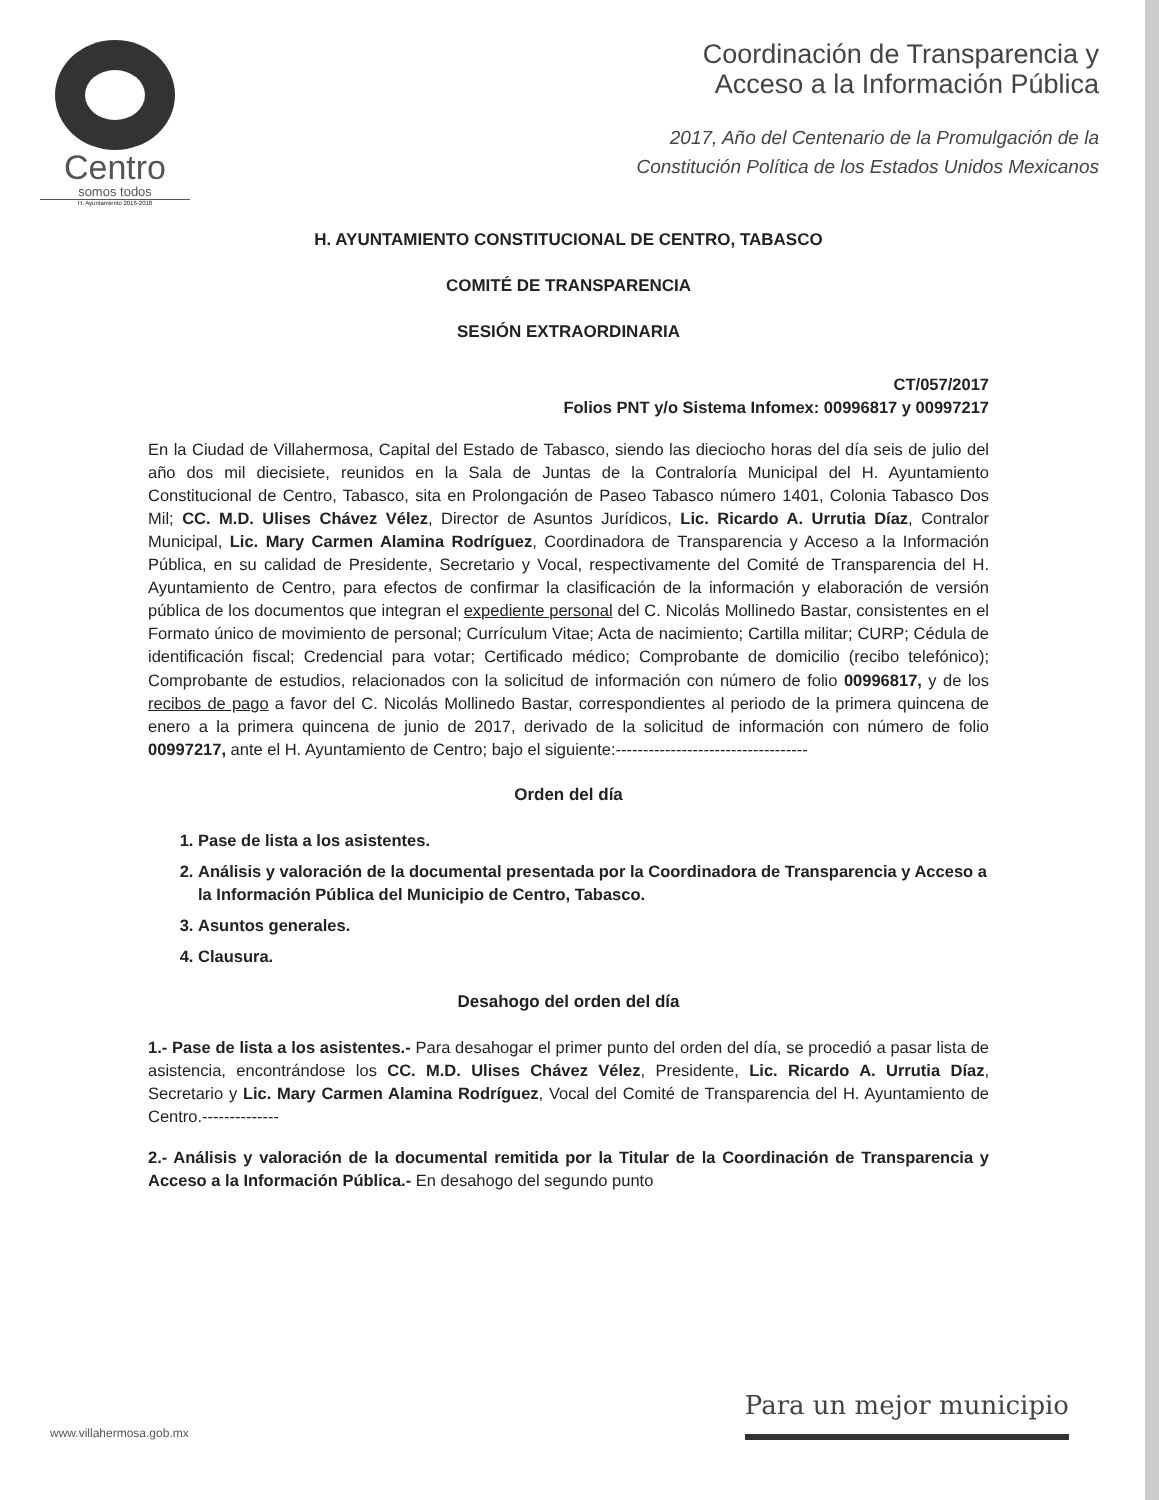Centro
somos todos
H. Ayuntamiento 2016-2018
Coordinación de Transparencia y
Acceso a la Información Pública
2017, Año del Centenario de la Promulgación de la
Constitución Política de los Estados Unidos Mexicanos
H. AYUNTAMIENTO CONSTITUCIONAL DE CENTRO, TABASCO
COMITÉ DE TRANSPARENCIA
SESIÓN EXTRAORDINARIA
CT/057/2017
Folios PNT y/o Sistema Infomex: 00996817 y 00997217
En la Ciudad de Villahermosa, Capital del Estado de Tabasco, siendo las dieciocho horas del día seis de julio del año dos mil diecisiete, reunidos en la Sala de Juntas de la Contraloría Municipal del H. Ayuntamiento Constitucional de Centro, Tabasco, sita en Prolongación de Paseo Tabasco número 1401, Colonia Tabasco Dos Mil; CC. M.D. Ulises Chávez Vélez, Director de Asuntos Jurídicos, Lic. Ricardo A. Urrutia Díaz, Contralor Municipal, Lic. Mary Carmen Alamina Rodríguez, Coordinadora de Transparencia y Acceso a la Información Pública, en su calidad de Presidente, Secretario y Vocal, respectivamente del Comité de Transparencia del H. Ayuntamiento de Centro, para efectos de confirmar la clasificación de la información y elaboración de versión pública de los documentos que integran el expediente personal del C. Nicolás Mollinedo Bastar, consistentes en el Formato único de movimiento de personal; Currículum Vitae; Acta de nacimiento; Cartilla militar; CURP; Cédula de identificación fiscal; Credencial para votar; Certificado médico; Comprobante de domicilio (recibo telefónico); Comprobante de estudios, relacionados con la solicitud de información con número de folio 00996817, y de los recibos de pago a favor del C. Nicolás Mollinedo Bastar, correspondientes al periodo de la primera quincena de enero a la primera quincena de junio de 2017, derivado de la solicitud de información con número de folio 00997217, ante el H. Ayuntamiento de Centro; bajo el siguiente:-----------------------------------
Orden del día
1. Pase de lista a los asistentes.
2. Análisis y valoración de la documental presentada por la Coordinadora de Transparencia y Acceso a la Información Pública del Municipio de Centro, Tabasco.
3. Asuntos generales.
4. Clausura.
Desahogo del orden del día
1.- Pase de lista a los asistentes.- Para desahogar el primer punto del orden del día, se procedió a pasar lista de asistencia, encontrándose los CC. M.D. Ulises Chávez Vélez, Presidente, Lic. Ricardo A. Urrutia Díaz, Secretario y Lic. Mary Carmen Alamina Rodríguez, Vocal del Comité de Transparencia del H. Ayuntamiento de Centro.--------------
2.- Análisis y valoración de la documental remitida por la Titular de la Coordinación de Transparencia y Acceso a la Información Pública.- En desahogo del segundo punto
www.villahermosa.gob.mx
Para un mejor municipio